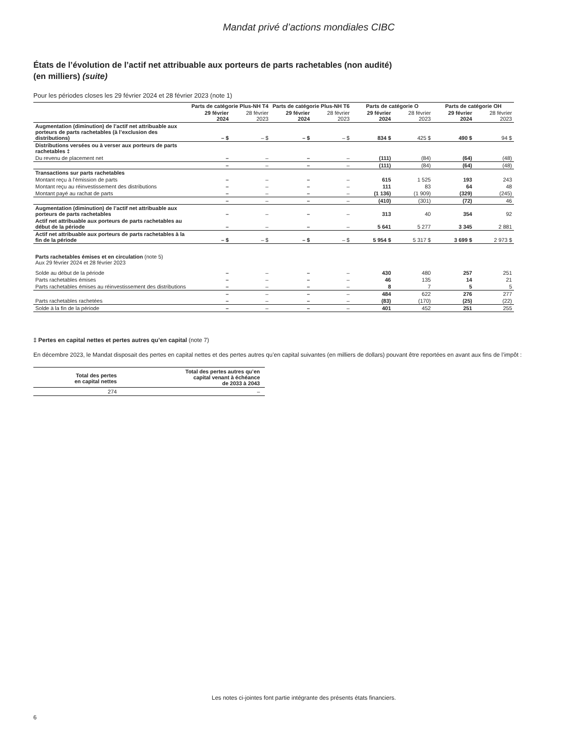Mandat privé d’actions mondiales CIBC
États de l’évolution de l’actif net attribuable aux porteurs de parts rachetables (non audité)
(en milliers) (suite)
Pour les périodes closes les 29 février 2024 et 28 février 2023 (note 1)
| | Parts de catégorie Plus-NH T4 | | Parts de catégorie Plus-NH T6 | | Parts de catégorie O | | Parts de catégorie OH | |
| --- | --- | --- | --- | --- | --- | --- | --- | --- |
| | 29 février 2024 | 28 février 2023 | 29 février 2024 | 28 février 2023 | 29 février 2024 | 28 février 2023 | 29 février 2024 | 28 février 2023 |
| Augmentation (diminution) de l’actif net attribuable aux porteurs de parts rachetables (à l’exclusion des distributions) | – $ | – $ | – $ | – $ | 834 $ | 425 $ | 490 $ | 94 $ |
| Distributions versées ou à verser aux porteurs de parts rachetables ‡ | | | | | | | | |
| Du revenu de placement net | – | – | – | – | (111) | (84) | (64) | (48) |
| | – | – | – | – | (111) | (84) | (64) | (48) |
| Transactions sur parts rachetables | | | | | | | | |
| Montant reçu à l’émission de parts | – | – | – | – | 615 | 1 525 | 193 | 243 |
| Montant reçu au réinvestissement des distributions | – | – | – | – | 111 | 83 | 64 | 48 |
| Montant payé au rachat de parts | – | – | – | – | (1 136) | (1 909) | (329) | (245) |
| | – | – | – | – | (410) | (301) | (72) | 46 |
| Augmentation (diminution) de l’actif net attribuable aux porteurs de parts rachetables | – | – | – | – | 313 | 40 | 354 | 92 |
| Actif net attribuable aux porteurs de parts rachetables au début de la période | – | – | – | – | 5 641 | 5 277 | 3 345 | 2 881 |
| Actif net attribuable aux porteurs de parts rachetables à la fin de la période | – $ | – $ | – $ | – $ | 5 954 $ | 5 317 $ | 3 699 $ | 2 973 $ |
| Parts rachetables émises et en circulation (note 5) Aux 29 février 2024 et 28 février 2023 | | | | | | | | |
| Solde au début de la période | – | – | – | – | 430 | 480 | 257 | 251 |
| Parts rachetables émises | – | – | – | – | 46 | 135 | 14 | 21 |
| Parts rachetables émises au réinvestissement des distributions | – | – | – | – | 8 | 7 | 5 | 5 |
| | – | – | – | – | 484 | 622 | 276 | 277 |
| Parts rachetables rachetées | – | – | – | – | (83) | (170) | (25) | (22) |
| Solde à la fin de la période | – | – | – | – | 401 | 452 | 251 | 255 |
‡ Pertes en capital nettes et pertes autres qu’en capital (note 7)
En décembre 2023, le Mandat disposait des pertes en capital nettes et des pertes autres qu’en capital suivantes (en milliers de dollars) pouvant être reportées en avant aux fins de l’impôt :
| Total des pertes en capital nettes | Total des pertes autres qu’en capital venant à échéance de 2033 à 2043 |
| --- | --- |
| 274 | – |
Les notes ci-jointes font partie intégrante des présents états financiers.
6